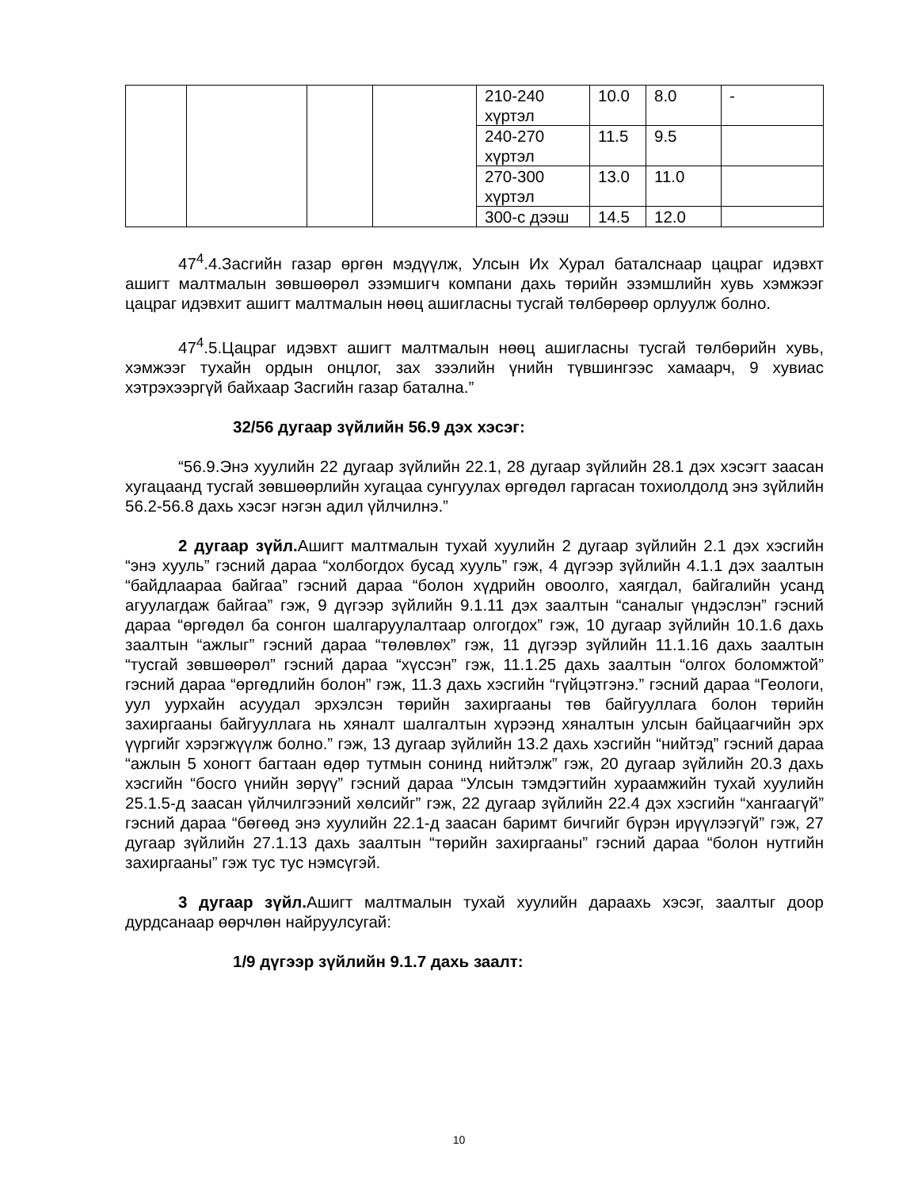| | | | | 210-240 хүртэл | 10.0 | 8.0 | - |
| | | | | 240-270 хүртэл | 11.5 | 9.5 | |
| | | | | 270-300 хүртэл | 13.0 | 11.0 | |
| | | | | 300-с дээш | 14.5 | 12.0 | |
47<sup>4</sup>.4.Засгийн газар өргөн мэдүүлж, Улсын Их Хурал баталснаар цацраг идэвхт ашигт малтмалын зөвшөөрөл эзэмшигч компани дахь төрийн эзэмшлийн хувь хэмжээг цацраг идэвхит ашигт малтмалын нөөц ашигласны тусгай төлбөрөөр орлуулж болно.
47<sup>4</sup>.5.Цацраг идэвхт ашигт малтмалын нөөц ашигласны тусгай төлбөрийн хувь, хэмжээг тухайн ордын онцлог, зах зээлийн үнийн түвшингээс хамаарч, 9 хувиас хэтрэхээргүй байхаар Засгийн газар батална.”
32/56 дугаар зүйлийн 56.9 дэх хэсэг:
“56.9.Энэ хуулийн 22 дугаар зүйлийн 22.1, 28 дугаар зүйлийн 28.1 дэх хэсэгт заасан хугацаанд тусгай зөвшөөрлийн хугацаа сунгуулах өргөдөл гаргасан тохиолдолд энэ зүйлийн 56.2-56.8 дахь хэсэг нэгэн адил үйлчилнэ.”
2 дугаар зүйл. Ашигт малтмалын тухай хуулийн 2 дугаар зүйлийн 2.1 дэх хэсгийн “энэ хууль” гэсний дараа “холбогдох бусад хууль” гэж, 4 дүгээр зүйлийн 4.1.1 дэх заалтын “байдлаараа байгаа” гэсний дараа “болон хүдрийн овоолго, хаягдал, байгалийн усанд агуулагдаж байгаа” гэж, 9 дүгээр зүйлийн 9.1.11 дэх заалтын “саналыг үндэслэн” гэсний дараа “өргөдөл ба сонгон шалгаруулалтаар олгогдох” гэж, 10 дугаар зүйлийн 10.1.6 дахь заалтын “ажлыг” гэсний дараа “төлөвлөх” гэж, 11 дүгээр зүйлийн 11.1.16 дахь заалтын “тусгай зөвшөөрөл” гэсний дараа “хүссэн” гэж, 11.1.25 дахь заалтын “олгох боломжтой” гэсний дараа “өргөдлийн болон” гэж, 11.3 дахь хэсгийн “гүйцэтгэнэ.” гэсний дараа “Геологи, уул уурхайн асуудал эрхэлсэн төрийн захиргааны төв байгууллага болон төрийн захиргааны байгууллага нь хяналт шалгалтын хүрээнд хяналтын улсын байцаагчийн эрх үүргийг хэрэгжүүлж болно.” гэж, 13 дугаар зүйлийн 13.2 дахь хэсгийн “нийтэд” гэсний дараа “ажлын 5 хоногт багтаан өдөр тутмын сонинд нийтэлж” гэж, 20 дугаар зүйлийн 20.3 дахь хэсгийн “босго үнийн зөрүү” гэсний дараа “Улсын тэмдэгтийн хураамжийн тухай хуулийн 25.1.5-д заасан үйлчилгээний хөлсийг” гэж, 22 дугаар зүйлийн 22.4 дэх хэсгийн “хангаагүй” гэсний дараа “бөгөөд энэ хуулийн 22.1-д заасан баримт бичгийг бүрэн ирүүлээгүй” гэж, 27 дугаар зүйлийн 27.1.13 дахь заалтын “төрийн захиргааны” гэсний дараа “болон нутгийн захиргааны” гэж тус тус нэмсүгэй.
3 дугаар зүйл. Ашигт малтмалын тухай хуулийн дараахь хэсэг, заалтыг доор дурдсанаар өөрчлөн найруулсугай:
1/9 дүгээр зүйлийн 9.1.7 дахь заалт:
10